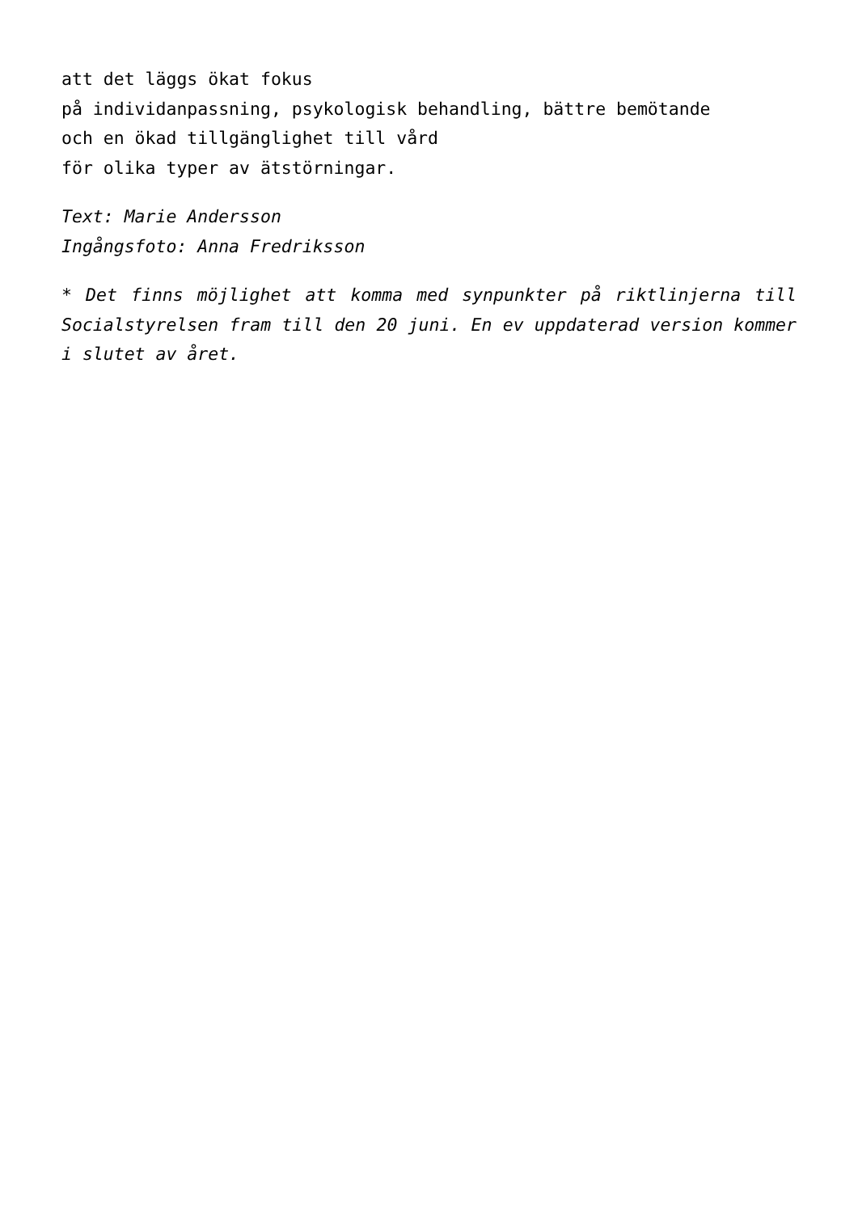att det läggs ökat fokus
på individanpassning, psykologisk behandling, bättre bemötande
och en ökad tillgänglighet till vård
för olika typer av ätstörningar.
Text: Marie Andersson
Ingångsfoto: Anna Fredriksson
* Det finns möjlighet att komma med synpunkter på riktlinjerna till Socialstyrelsen fram till den 20 juni. En ev uppdaterad version kommer i slutet av året.